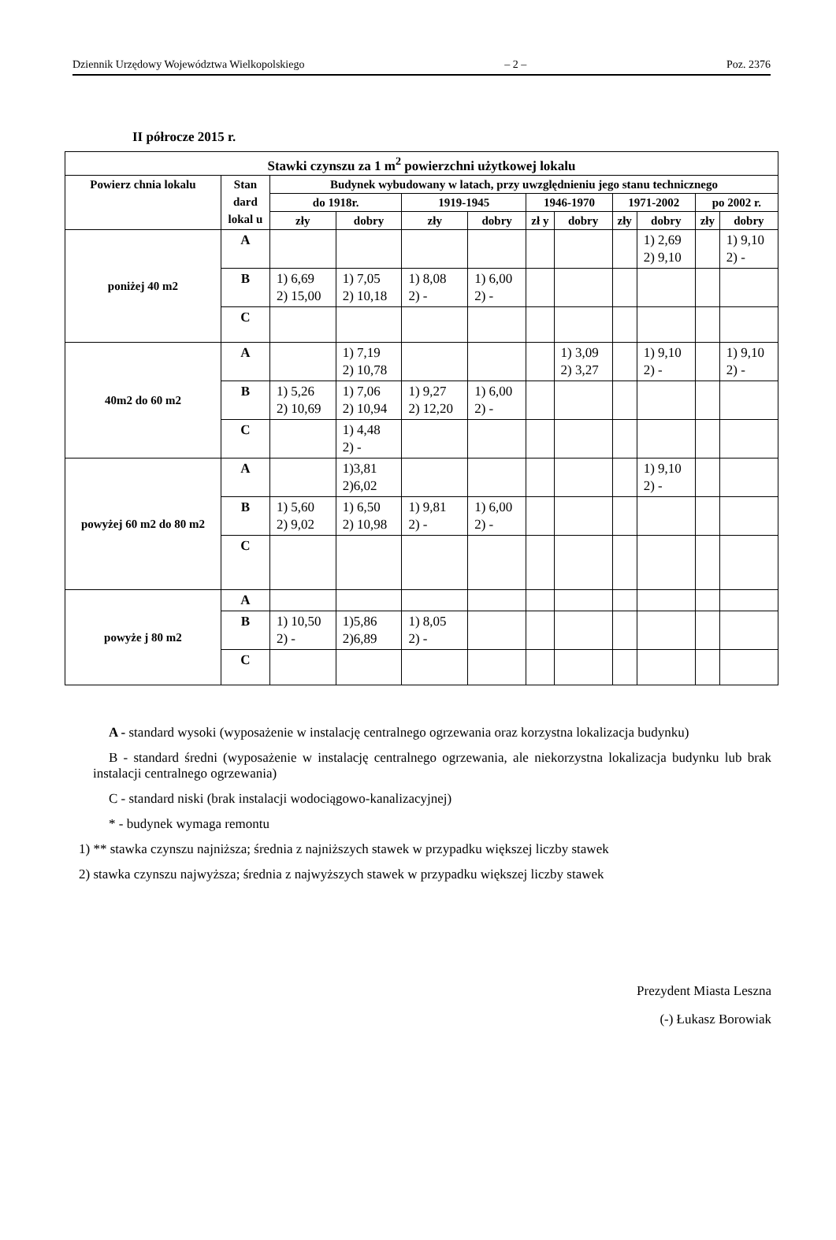Dziennik Urzędowy Województwa Wielkopolskiego – 2 – Poz. 2376
II półrocze 2015 r.
| Stawki czynszu za 1 m<sup>2</sup> powierzchni użytkowej lokalu | | | | | | | | | | | |
| --- | --- | --- | --- | --- | --- | --- | --- | --- | --- | --- | --- |
| Powierz chnia lokalu | Stan dard lokal u | Budynek wybudowany w latach, przy uwzględnieniu jego stanu technicznego | | | | | | | | | |
| | | do 1918r. | | 1919-1945 | | 1946-1970 | | 1971-2002 | | po 2002 r. | |
| | | zły | dobry | zły | dobry | zł y | dobry | zły | dobry | zły | dobry |
| poniżej 40 m2 | A | | | | | | | | 1) 2,69 2) 9,10 | | 1) 9,10 2) - |
| | B | 1) 6,69 2) 15,00 | 1) 7,05 2) 10,18 | 1) 8,08 2) - | 1) 6,00 2) - | | | | | | |
| | C | | | | | | | | | | |
| 40m2 do 60 m2 | A | | 1) 7,19 2) 10,78 | | | | 1) 3,09 2) 3,27 | | 1) 9,10 2) - | | 1) 9,10 2) - |
| | B | 1) 5,26 2) 10,69 | 1) 7,06 2) 10,94 | 1) 9,27 2) 12,20 | 1) 6,00 2) - | | | | | | |
| | C | | 1) 4,48 2) - | | | | | | | | |
| powyżej 60 m2 do 80 m2 | A | | 1)3,81 2)6,02 | | | | | | 1) 9,10 2) - | | |
| | B | 1) 5,60 2) 9,02 | 1) 6,50 2) 10,98 | 1) 9,81 2) - | 1) 6,00 2) - | | | | | | |
| | C | | | | | | | | | | |
| powyże j 80 m2 | A | | | | | | | | | | |
| | B | 1) 10,50 2) - | 1)5,86 2)6,89 | 1) 8,05 2) - | | | | | | | |
| | C | | | | | | | | | | |
A - standard wysoki (wyposażenie w instalację centralnego ogrzewania oraz korzystna lokalizacja budynku)
B - standard średni (wyposażenie w instalację centralnego ogrzewania, ale niekorzystna lokalizacja budynku lub brak instalacji centralnego ogrzewania)
C - standard niski (brak instalacji wodociągowo-kanalizacyjnej)
* - budynek wymaga remontu
1) ** stawka czynszu najniższa; średnia z najniższych stawek w przypadku większej liczby stawek
2) stawka czynszu najwyższa; średnia z najwyższych stawek w przypadku większej liczby stawek
Prezydent Miasta Leszna
(-) Łukasz Borowiak